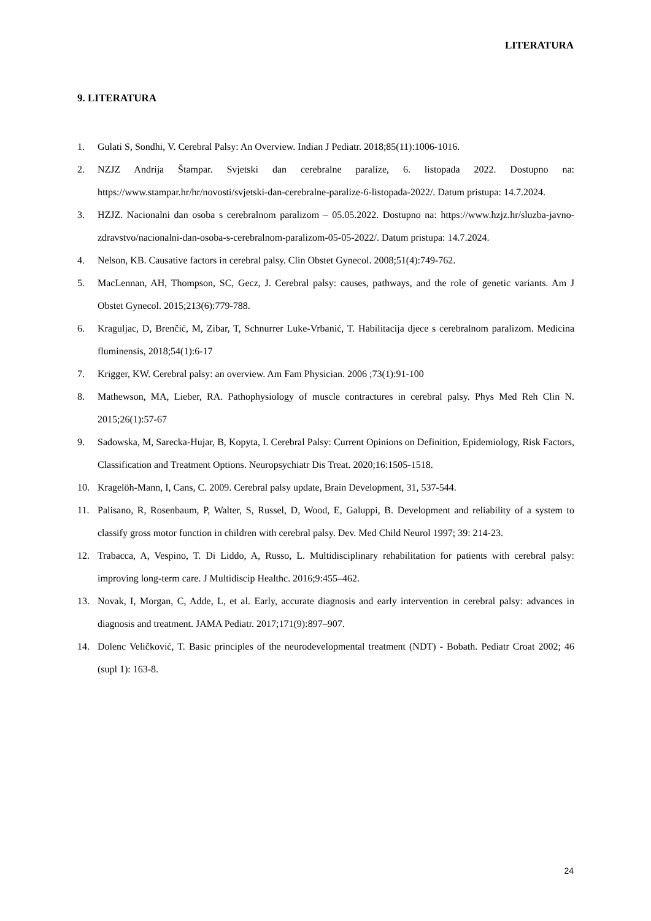LITERATURA
9. LITERATURA
1. Gulati S, Sondhi, V. Cerebral Palsy: An Overview. Indian J Pediatr. 2018;85(11):1006-1016.
2. NZJZ Andrija Štampar. Svjetski dan cerebralne paralize, 6. listopada 2022. Dostupno na: https://www.stampar.hr/hr/novosti/svjetski-dan-cerebralne-paralize-6-listopada-2022/. Datum pristupa: 14.7.2024.
3. HZJZ. Nacionalni dan osoba s cerebralnom paralizom – 05.05.2022. Dostupno na: https://www.hzjz.hr/sluzba-javno-zdravstvo/nacionalni-dan-osoba-s-cerebralnom-paralizom-05-05-2022/. Datum pristupa: 14.7.2024.
4. Nelson, KB. Causative factors in cerebral palsy. Clin Obstet Gynecol. 2008;51(4):749-762.
5. MacLennan, AH, Thompson, SC, Gecz, J. Cerebral palsy: causes, pathways, and the role of genetic variants. Am J Obstet Gynecol. 2015;213(6):779-788.
6. Kraguljac, D, Brenčić, M, Zibar, T, Schnurrer Luke-Vrbanić, T. Habilitacija djece s cerebralnom paralizom. Medicina fluminensis, 2018;54(1):6-17
7. Krigger, KW. Cerebral palsy: an overview. Am Fam Physician. 2006 ;73(1):91-100
8. Mathewson, MA, Lieber, RA. Pathophysiology of muscle contractures in cerebral palsy. Phys Med Reh Clin N. 2015;26(1):57-67
9. Sadowska, M, Sarecka-Hujar, B, Kopyta, I. Cerebral Palsy: Current Opinions on Definition, Epidemiology, Risk Factors, Classification and Treatment Options. Neuropsychiatr Dis Treat. 2020;16:1505-1518.
10. Kragelöh-Mann, I, Cans, C. 2009. Cerebral palsy update, Brain Development, 31, 537-544.
11. Palisano, R, Rosenbaum, P, Walter, S, Russel, D, Wood, E, Galuppi, B. Development and reliability of a system to classify gross motor function in children with cerebral palsy. Dev. Med Child Neurol 1997; 39: 214-23.
12. Trabacca, A, Vespino, T. Di Liddo, A, Russo, L. Multidisciplinary rehabilitation for patients with cerebral palsy: improving long-term care. J Multidiscip Healthc. 2016;9:455–462.
13. Novak, I, Morgan, C, Adde, L, et al. Early, accurate diagnosis and early intervention in cerebral palsy: advances in diagnosis and treatment. JAMA Pediatr. 2017;171(9):897–907.
14. Dolenc Veličković, T. Basic principles of the neurodevelopmental treatment (NDT) - Bobath. Pediatr Croat 2002; 46 (supl 1): 163-8.
24